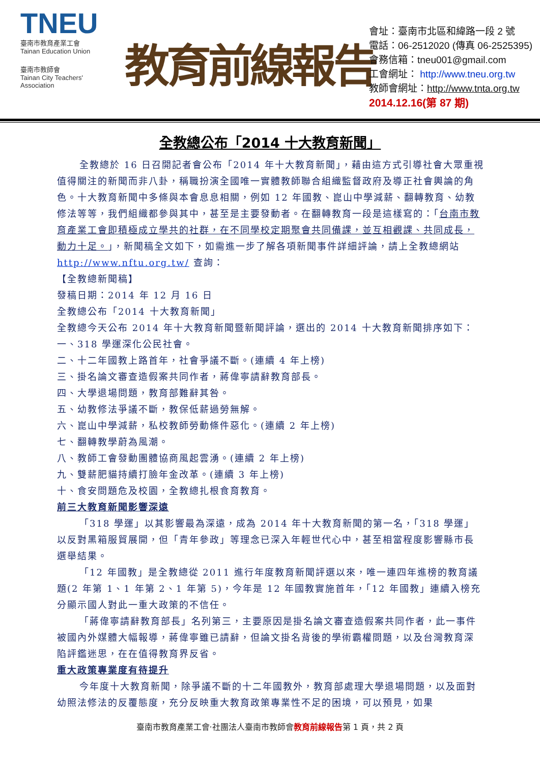TNEU
臺南市教育產業工會
Tainan Education Union
臺南市教師會
Tainan City Teachers' Association
教育前線報告
會址：臺南市北區和緯路一段 2 號
電話：06-2512020 (傳真 06-2525395)
會務信箱：tneu001@gmail.com
工會網址： http://www.tneu.org.tw
教師會網址：http://www.tnta.org.tw
2014.12.16(第 87 期)
全教總公布「2014 十大教育新聞」
全教總於 16 日召開記者會公布「2014 年十大教育新聞」，藉由這方式引導社會大眾重視值得關注的新聞而非八卦，稱職扮演全國唯一實體教師聯合組織監督政府及導正社會輿論的角色。十大教育新聞中多條與本會息息相關，例如 12 年國教、崑山中學減薪、翻轉教育、幼教修法等等，我們組織都參與其中，甚至是主要發動者。在翻轉教育一段是這樣寫的：「台南市教育產業工會即積極成立學共的社群，在不同學校定期聚會共同備課，並互相觀課、共同成長，動力十足。」，新聞稿全文如下，如需進一步了解各項新聞事件詳細評論，請上全教總網站 http://www.nftu.org.tw/ 查詢：
【全教總新聞稿】
發稿日期：2014 年 12 月 16 日
全教總公布「2014 十大教育新聞」
全教總今天公布 2014 年十大教育新聞暨新聞評論，選出的 2014 十大教育新聞排序如下：
一、318 學運深化公民社會。
二、十二年國教上路首年，社會爭議不斷。(連續 4 年上榜)
三、掛名論文審查造假案共同作者，蔣偉寧請辭教育部長。
四、大學退場問題，教育部難辭其咎。
五、幼教修法爭議不斷，教保低薪過勞無解。
六、崑山中學減薪，私校教師勞動條件惡化。(連續 2 年上榜)
七、翻轉教學蔚為風潮。
八、教師工會發動團體協商風起雲湧。(連續 2 年上榜)
九、雙薪肥貓持續打臉年金改革。(連續 3 年上榜)
十、食安問題危及校園，全教總扎根食育教育。
前三大教育新聞影響深遠
「318 學運」以其影響最為深遠，成為 2014 年十大教育新聞的第一名，「318 學運」以反對黑箱服貿展開，但「青年參政」等理念已深入年輕世代心中，甚至相當程度影響縣市長選舉結果。
「12 年國教」是全教總從 2011 進行年度教育新聞評選以來，唯一連四年進榜的教育議題(2 年第 1、1 年第 2、1 年第 5)，今年是 12 年國教實施首年，「12 年國教」連續入榜充分顯示國人對此一重大政策的不信任。
「蔣偉寧請辭教育部長」名列第三，主要原因是掛名論文審查造假案共同作者，此一事件被國內外媒體大幅報導，蔣偉寧雖已請辭，但論文掛名背後的學術霸權問題，以及台灣教育深陷評鑑迷思，在在值得教育界反省。
重大政策專業度有待提升
今年度十大教育新聞，除爭議不斷的十二年國教外，教育部處理大學退場問題，以及面對幼照法修法的反覆態度，充分反映重大教育政策專業性不足的困境，可以預見，如果
臺南市教育產業工會‧社團法人臺南市教師會教育前線報告第 1 頁，共 2 頁